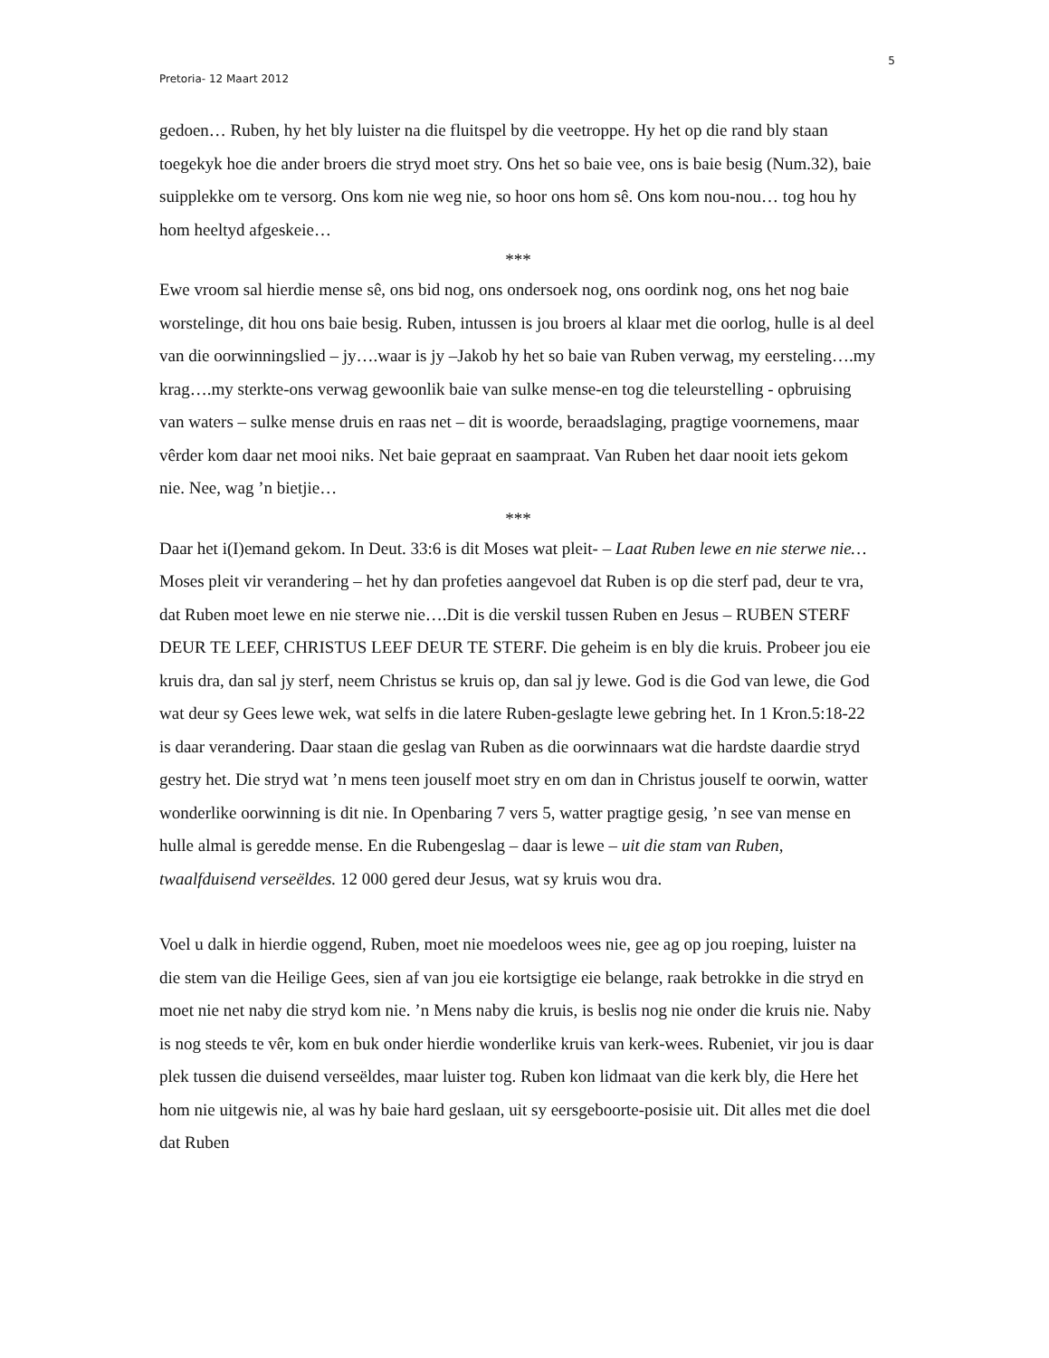5
Pretoria- 12 Maart 2012
gedoen… Ruben, hy het bly luister na die fluitspel by die veetroppe. Hy het op die rand bly staan toegekyk hoe die ander broers die stryd moet stry. Ons het so baie vee, ons is baie besig (Num.32), baie suipplekke om te versorg. Ons kom nie weg nie, so hoor ons hom sê. Ons kom nou-nou… tog hou hy hom heeltyd afgeskeie…
***
Ewe vroom sal hierdie mense sê, ons bid nog, ons ondersoek nog, ons oordink nog, ons het nog baie worstelinge, dit hou ons baie besig. Ruben, intussen is jou broers al klaar met die oorlog, hulle is al deel van die oorwinningslied – jy….waar is jy –Jakob hy het so baie van Ruben verwag, my eersteling….my krag….my sterkte-ons verwag gewoonlik baie van sulke mense-en tog die teleurstelling - opbruising van waters – sulke mense druis en raas net – dit is woorde, beraadslaging, pragtige voornemens, maar vêrder kom daar net mooi niks. Net baie gepraat en saampraat. Van Ruben het daar nooit iets gekom nie. Nee, wag ’n bietjie…
***
Daar het i(I)emand gekom. In Deut. 33:6 is dit Moses wat pleit- – Laat Ruben lewe en nie sterwe nie…Moses pleit vir verandering – het hy dan profeties aangevoel dat Ruben is op die sterf pad, deur te vra, dat Ruben moet lewe en nie sterwe nie….Dit is die verskil tussen Ruben en Jesus – RUBEN STERF DEUR TE LEEF, CHRISTUS LEEF DEUR TE STERF. Die geheim is en bly die kruis. Probeer jou eie kruis dra, dan sal jy sterf, neem Christus se kruis op, dan sal jy lewe. God is die God van lewe, die God wat deur sy Gees lewe wek, wat selfs in die latere Ruben-geslagte lewe gebring het. In 1 Kron.5:18-22 is daar verandering. Daar staan die geslag van Ruben as die oorwinnaars wat die hardste daardie stryd gestry het. Die stryd wat ’n mens teen jouself moet stry en om dan in Christus jouself te oorwin, watter wonderlike oorwinning is dit nie. In Openbaring 7 vers 5, watter pragtige gesig, ’n see van mense en hulle almal is geredde mense. En die Rubengeslag – daar is lewe – uit die stam van Ruben, twaalfduisend verseëldes. 12 000 gered deur Jesus, wat sy kruis wou dra.
Voel u dalk in hierdie oggend, Ruben, moet nie moedeloos wees nie, gee ag op jou roeping, luister na die stem van die Heilige Gees, sien af van jou eie kortsigtige eie belange, raak betrokke in die stryd en moet nie net naby die stryd kom nie. ’n Mens naby die kruis, is beslis nog nie onder die kruis nie. Naby is nog steeds te vêr, kom en buk onder hierdie wonderlike kruis van kerk-wees. Rubeniet, vir jou is daar plek tussen die duisend verseëldes, maar luister tog. Ruben kon lidmaat van die kerk bly, die Here het hom nie uitgewis nie, al was hy baie hard geslaan, uit sy eersgeboorte-posisie uit. Dit alles met die doel dat Ruben